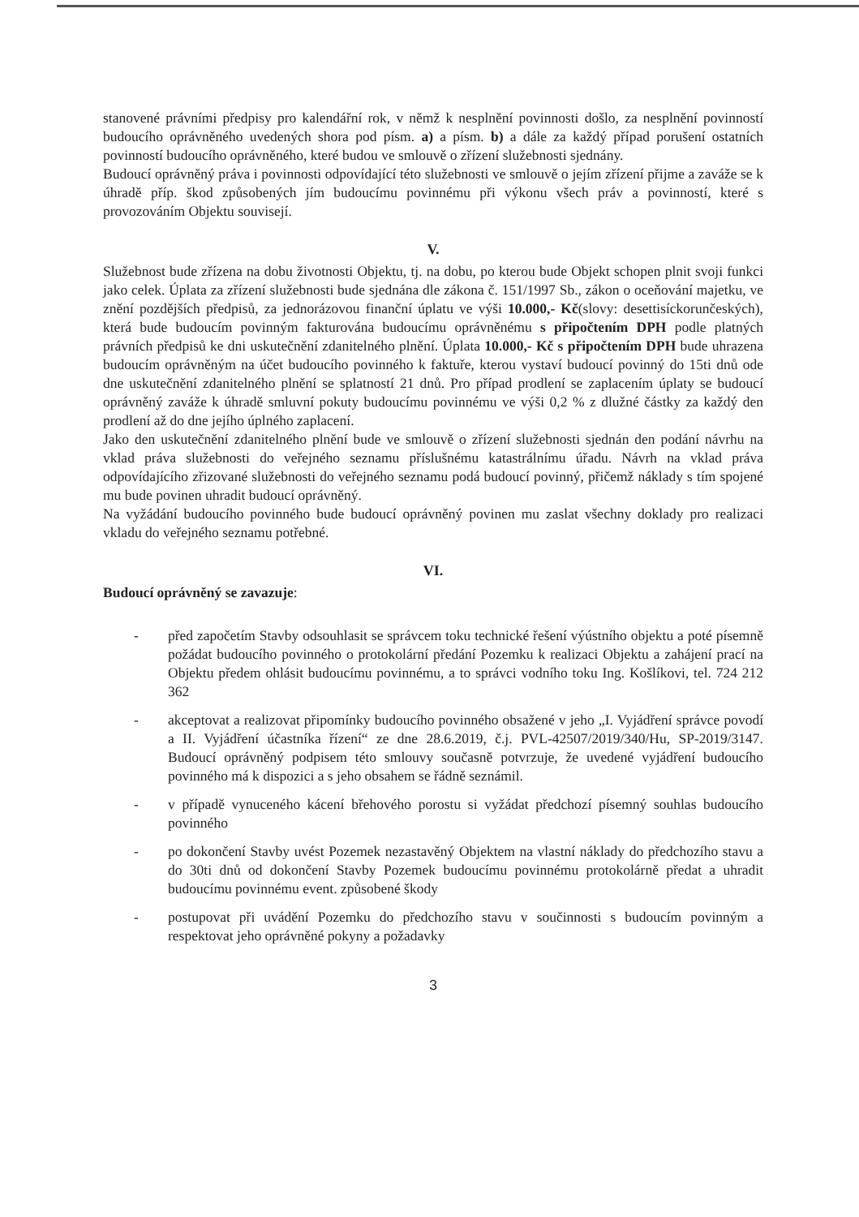stanovené právními předpisy pro kalendářní rok, v němž k nesplnění povinnosti došlo, za nesplnění povinností budoucího oprávněného uvedených shora pod písm. a) a písm. b) a dále za každý případ porušení ostatních povinností budoucího oprávněného, které budou ve smlouvě o zřízení služebnosti sjednány.
Budoucí oprávněný práva i povinnosti odpovídající této služebnosti ve smlouvě o jejím zřízení přijme a zaváže se k úhradě příp. škod způsobených jím budoucímu povinnému při výkonu všech práv a povinností, které s provozováním Objektu souvisejí.
V.
Služebnost bude zřízena na dobu životnosti Objektu, tj. na dobu, po kterou bude Objekt schopen plnit svoji funkci jako celek. Úplata za zřízení služebnosti bude sjednána dle zákona č. 151/1997 Sb., zákon o oceňování majetku, ve znění pozdějších předpisů, za jednorázovou finanční úplatu ve výši 10.000,- Kč(slovy: desettisíckorunčeských), která bude budoucím povinným fakturována budoucímu oprávněnému s připočtením DPH podle platných právních předpisů ke dni uskutečnění zdanitelného plnění. Úplata 10.000,- Kč s připočtením DPH bude uhrazena budoucím oprávněným na účet budoucího povinného k faktuře, kterou vystaví budoucí povinný do 15ti dnů ode dne uskutečnění zdanitelného plnění se splatností 21 dnů. Pro případ prodlení se zaplacením úplaty se budoucí oprávněný zaváže k úhradě smluvní pokuty budoucímu povinnému ve výši 0,2 % z dlužné částky za každý den prodlení až do dne jejího úplného zaplacení.
Jako den uskutečnění zdanitelného plnění bude ve smlouvě o zřízení služebnosti sjednán den podání návrhu na vklad práva služebnosti do veřejného seznamu příslušnému katastrálnímu úřadu. Návrh na vklad práva odpovídajícího zřizované služebnosti do veřejného seznamu podá budoucí povinný, přičemž náklady s tím spojené mu bude povinen uhradit budoucí oprávněný.
Na vyžádání budoucího povinného bude budoucí oprávněný povinen mu zaslat všechny doklady pro realizaci vkladu do veřejného seznamu potřebné.
VI.
Budoucí oprávněný se zavazuje:
- před započetím Stavby odsouhlasit se správcem toku technické řešení výústního objektu a poté písemně požádat budoucího povinného o protokolární předání Pozemku k realizaci Objektu a zahájení prací na Objektu předem ohlásit budoucímu povinnému, a to správci vodního toku Ing. Košlíkovi, tel. 724 212 362
- akceptovat a realizovat připomínky budoucího povinného obsažené v jeho „I. Vyjádření správce povodí a II. Vyjádření účastníka řízení“ ze dne 28.6.2019, č.j. PVL-42507/2019/340/Hu, SP-2019/3147. Budoucí oprávněný podpisem této smlouvy současně potvrzuje, že uvedené vyjádření budoucího povinného má k dispozici a s jeho obsahem se řádně seznámil.
- v případě vynuceného kácení břehového porostu si vyžádat předchozí písemný souhlas budoucího povinného
- po dokončení Stavby uvést Pozemek nezastavěný Objektem na vlastní náklady do předchozího stavu a do 30ti dnů od dokončení Stavby Pozemek budoucímu povinnému protokolárně předat a uhradit budoucímu povinnému event. způsobené škody
- postupovat při uvádění Pozemku do předchozího stavu v součinnosti s budoucím povinným a respektovat jeho oprávněné pokyny a požadavky
3